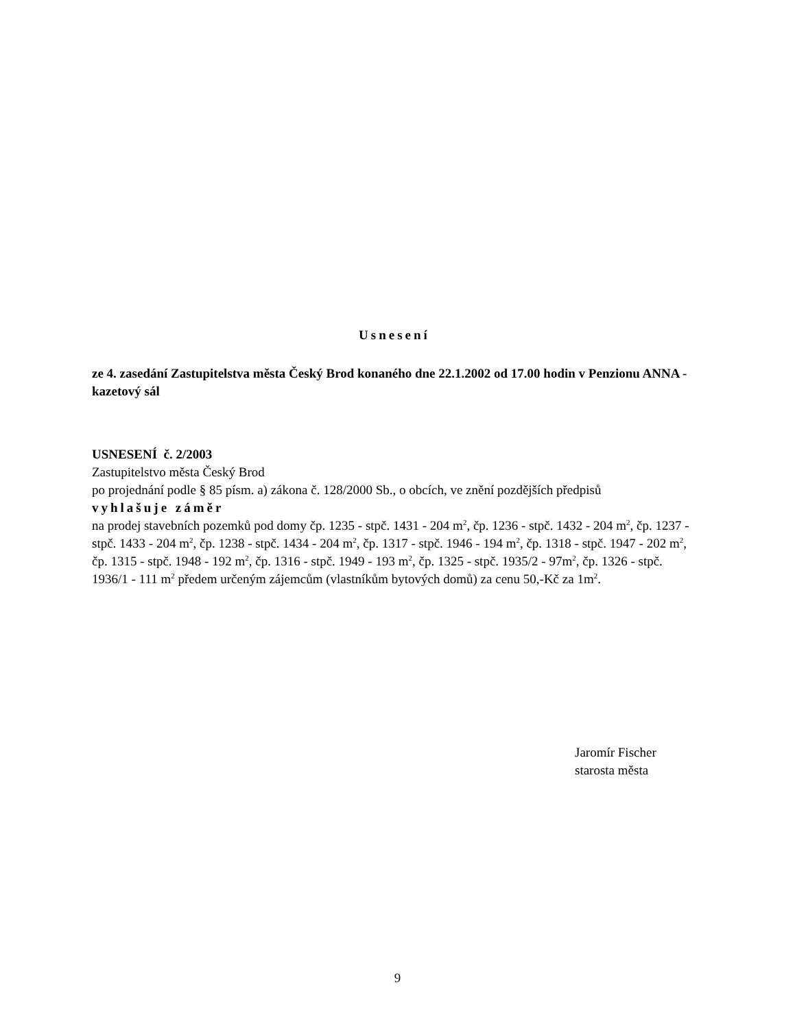Usnesení
ze 4. zasedání Zastupitelstva města Český Brod konaného dne 22.1.2002 od 17.00 hodin v Penzionu ANNA - kazetový sál
USNESENÍ č. 2/2003
Zastupitelstvo města Český Brod
po projednání podle § 85 písm. a) zákona č. 128/2000 Sb., o obcích, ve znění pozdějších předpisů
vyhlašuje záměr
na prodej stavebních pozemků pod domy čp. 1235 - stpč. 1431 - 204 m<sup>2</sup>, čp. 1236 - stpč. 1432 - 204 m<sup>2</sup>, čp. 1237 - stpč. 1433 - 204 m<sup>2</sup>, čp. 1238 - stpč. 1434 - 204 m<sup>2</sup>, čp. 1317 - stpč. 1946 - 194 m<sup>2</sup>, čp. 1318 - stpč. 1947 - 202 m<sup>2</sup>, čp. 1315 - stpč. 1948 - 192 m<sup>2</sup>, čp. 1316 - stpč. 1949 - 193 m<sup>2</sup>, čp. 1325 - stpč. 1935/2 - 97m<sup>2</sup>, čp. 1326 - stpč. 1936/1 - 111 m<sup>2</sup> předem určeným zájemcům (vlastníkům bytových domů) za cenu 50,-Kč za 1m<sup>2</sup>.
Jaromír Fischer
starosta města
9